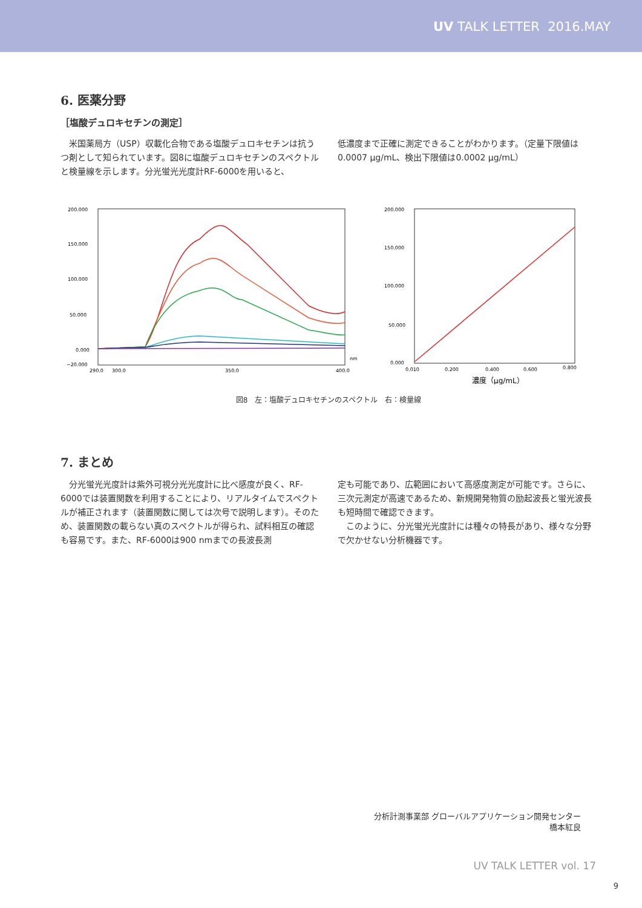UV TALK LETTER 2016.MAY
6. 医薬分野
［塩酸デュロキセチンの測定］
　米国薬局方（USP）収載化合物である塩酸デュロキセチンは抗うつ剤として知られています。図8に塩酸デュロキセチンのスペクトルと検量線を示します。分光蛍光光度計RF-6000を用いると、
低濃度まで正確に測定できることがわかります。（定量下限値は0.0007 µg/mL、検出下限値は0.0002 µg/mL）
200.000
150.000
100.000
50.000
0.000
−20.000
290.0
300.0
350.0
400.0
nm
200.000
150.000
100.000
50.000
0.000
0.010
0.200
0.400
0.600
0.800
濃度（µg/mL）
図8　左：塩酸デュロキセチンのスペクトル　右：検量線
7. まとめ
　分光蛍光光度計は紫外可視分光光度計に比べ感度が良く、RF-6000では装置関数を利用することにより、リアルタイムでスペクトルが補正されます（装置関数に関しては次号で説明します）。そのため、装置関数の載らない真のスペクトルが得られ、試料相互の確認も容易です。また、RF-6000は900 nmまでの長波長測
定も可能であり、広範囲において高感度測定が可能です。さらに、三次元測定が高速であるため、新規開発物質の励起波長と蛍光波長も短時間で確認できます。
　このように、分光蛍光光度計には種々の特長があり、様々な分野で欠かせない分析機器です。
分析計測事業部 グローバルアプリケーション開発センター
橋本紅良
UV TALK LETTER vol. 17
9